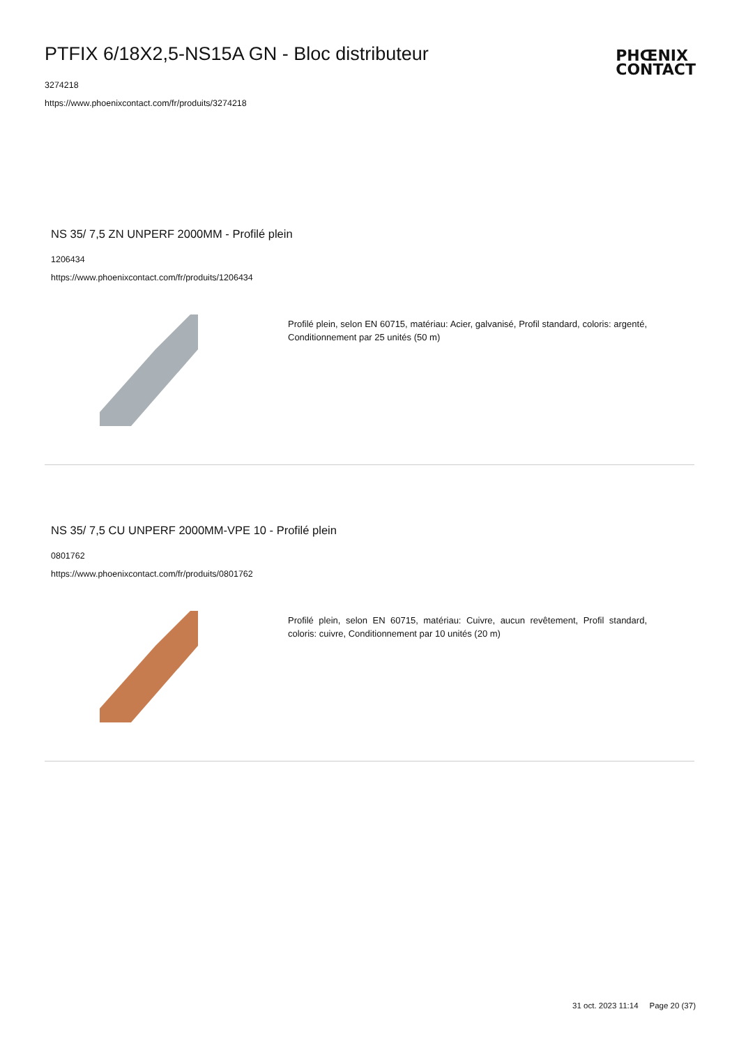PTFIX 6/18X2,5-NS15A GN - Bloc distributeur
3274218
https://www.phoenixcontact.com/fr/produits/3274218
PHŒNIX
CONTACT
NS 35/ 7,5 ZN UNPERF 2000MM - Profilé plein
1206434
https://www.phoenixcontact.com/fr/produits/1206434
Profilé plein, selon EN 60715, matériau: Acier, galvanisé, Profil standard, coloris: argenté, Conditionnement par 25 unités (50 m)
NS 35/ 7,5 CU UNPERF 2000MM-VPE 10 - Profilé plein
0801762
https://www.phoenixcontact.com/fr/produits/0801762
Profilé plein, selon EN 60715, matériau: Cuivre, aucun revêtement, Profil standard, coloris: cuivre, Conditionnement par 10 unités (20 m)
31 oct. 2023 11:14 Page 20 (37)